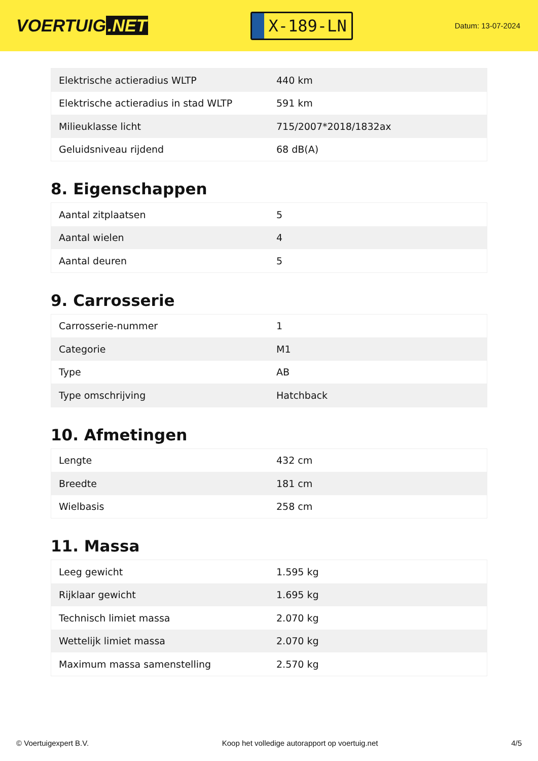VOERTUIG.NET
X-189-LN
Datum: 13-07-2024
| Elektrische actieradius WLTP | 440 km |
| Elektrische actieradius in stad WLTP | 591 km |
| Milieuklasse licht | 715/2007*2018/1832ax |
| Geluidsniveau rijdend | 68 dB(A) |
8. Eigenschappen
| Aantal zitplaatsen | 5 |
| Aantal wielen | 4 |
| Aantal deuren | 5 |
9. Carrosserie
| Carrosserie-nummer | 1 |
| Categorie | M1 |
| Type | AB |
| Type omschrijving | Hatchback |
10. Afmetingen
| Lengte | 432 cm |
| Breedte | 181 cm |
| Wielbasis | 258 cm |
11. Massa
| Leeg gewicht | 1.595 kg |
| Rijklaar gewicht | 1.695 kg |
| Technisch limiet massa | 2.070 kg |
| Wettelijk limiet massa | 2.070 kg |
| Maximum massa samenstelling | 2.570 kg |
© Voertuigexpert B.V. Koop het volledige autorapport op voertuig.net 4/5